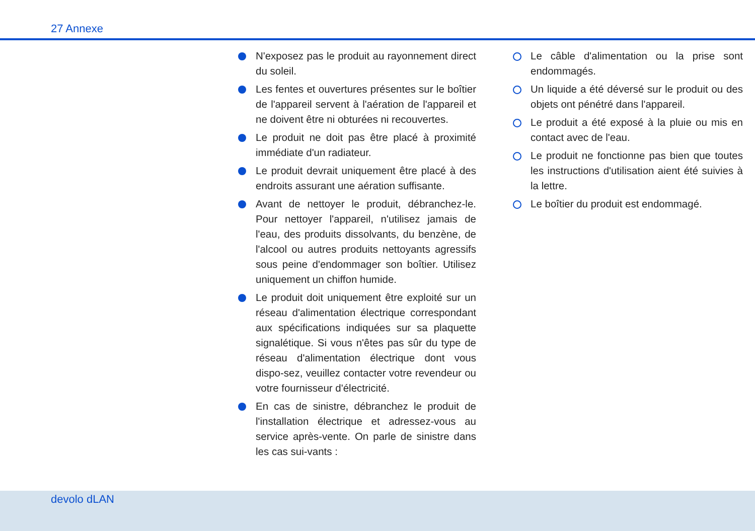27 Annexe
N'exposez pas le produit au rayonnement direct du soleil.
Les fentes et ouvertures présentes sur le boîtier de l'appareil servent à l'aération de l'appareil et ne doivent être ni obturées ni recouvertes.
Le produit ne doit pas être placé à proximité immédiate d'un radiateur.
Le produit devrait uniquement être placé à des endroits assurant une aération suffisante.
Avant de nettoyer le produit, débranchez-le. Pour nettoyer l'appareil, n'utilisez jamais de l'eau, des produits dissolvants, du benzène, de l'alcool ou autres produits nettoyants agressifs sous peine d'endommager son boîtier. Utilisez uniquement un chiffon humide.
Le produit doit uniquement être exploité sur un réseau d'alimentation électrique correspondant aux spécifications indiquées sur sa plaquette signalétique. Si vous n'êtes pas sûr du type de réseau d'alimentation électrique dont vous dispo-sez, veuillez contacter votre revendeur ou votre fournisseur d'électricité.
En cas de sinistre, débranchez le produit de l'installation électrique et adressez-vous au service après-vente. On parle de sinistre dans les cas sui-vants :
Le câble d'alimentation ou la prise sont endommagés.
Un liquide a été déversé sur le produit ou des objets ont pénétré dans l'appareil.
Le produit a été exposé à la pluie ou mis en contact avec de l'eau.
Le produit ne fonctionne pas bien que toutes les instructions d'utilisation aient été suivies à la lettre.
Le boîtier du produit est endommagé.
devolo dLAN